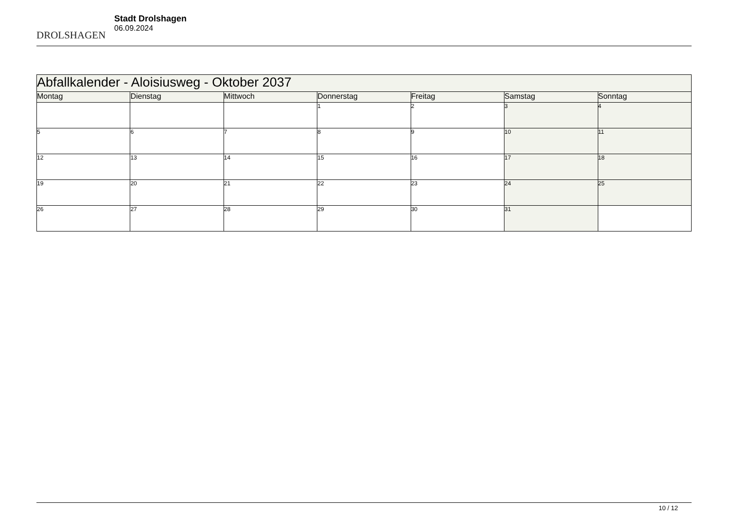DROLSHAGEN
Stadt Drolshagen
06.09.2024
| Abfallkalender - Aloisiusweg - Oktober 2037 | | | | | | |
| --- | --- | --- | --- | --- | --- | --- |
| Montag | Dienstag | Mittwoch | Donnerstag | Freitag | Samstag | Sonntag |
| | | | 1 | 2 | 3 | 4 |
| 5 | 6 | 7 | 8 | 9 | 10 | 11 |
| 12 | 13 | 14 | 15 | 16 | 17 | 18 |
| 19 | 20 | 21 | 22 | 23 | 24 | 25 |
| 26 | 27 | 28 | 29 | 30 | 31 | |
10 / 12